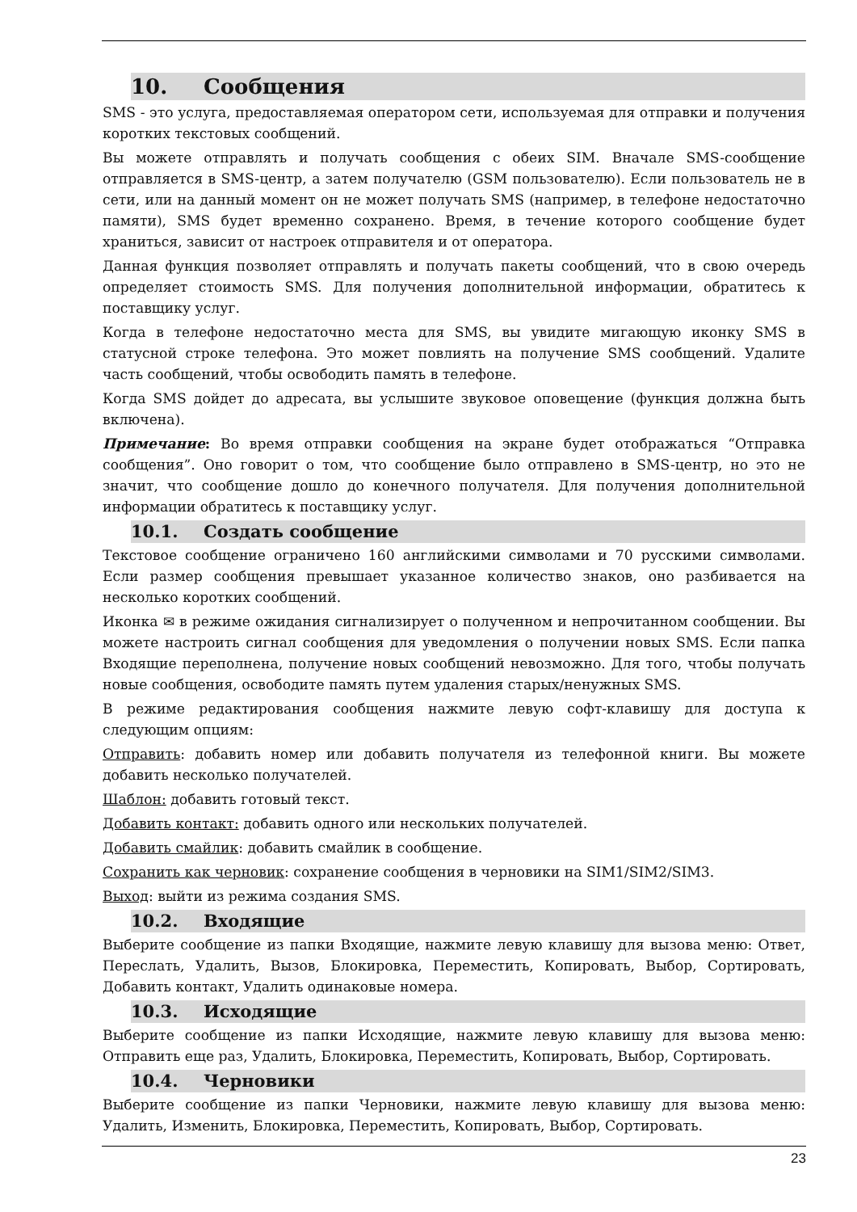10. Сообщения
SMS - это услуга, предоставляемая оператором сети, используемая для отправки и получения коротких текстовых сообщений.
Вы можете отправлять и получать сообщения с обеих SIM. Вначале SMS-сообщение отправляется в SMS-центр, а затем получателю (GSM пользователю). Если пользователь не в сети, или на данный момент он не может получать SMS (например, в телефоне недостаточно памяти), SMS будет временно сохранено. Время, в течение которого сообщение будет храниться, зависит от настроек отправителя и от оператора.
Данная функция позволяет отправлять и получать пакеты сообщений, что в свою очередь определяет стоимость SMS. Для получения дополнительной информации, обратитесь к поставщику услуг.
Когда в телефоне недостаточно места для SMS, вы увидите мигающую иконку SMS в статусной строке телефона. Это может повлиять на получение SMS сообщений. Удалите часть сообщений, чтобы освободить память в телефоне.
Когда SMS дойдет до адресата, вы услышите звуковое оповещение (функция должна быть включена).
Примечание: Во время отправки сообщения на экране будет отображаться “Отправка сообщения”. Оно говорит о том, что сообщение было отправлено в SMS-центр, но это не значит, что сообщение дошло до конечного получателя. Для получения дополнительной информации обратитесь к поставщику услуг.
10.1. Создать сообщение
Текстовое сообщение ограничено 160 английскими символами и 70 русскими символами. Если размер сообщения превышает указанное количество знаков, оно разбивается на несколько коротких сообщений.
Иконка ✉ в режиме ожидания сигнализирует о полученном и непрочитанном сообщении. Вы можете настроить сигнал сообщения для уведомления о получении новых SMS. Если папка Входящие переполнена, получение новых сообщений невозможно. Для того, чтобы получать новые сообщения, освободите память путем удаления старых/ненужных SMS.
В режиме редактирования сообщения нажмите левую софт-клавишу для доступа к следующим опциям:
Отправить: добавить номер или добавить получателя из телефонной книги. Вы можете добавить несколько получателей.
Шаблон: добавить готовый текст.
Добавить контакт: добавить одного или нескольких получателей.
Добавить смайлик: добавить смайлик в сообщение.
Сохранить как черновик: сохранение сообщения в черновики на SIM1/SIM2/SIM3.
Выход: выйти из режима создания SMS.
10.2. Входящие
Выберите сообщение из папки Входящие, нажмите левую клавишу для вызова меню: Ответ, Переслать, Удалить, Вызов, Блокировка, Переместить, Копировать, Выбор, Сортировать, Добавить контакт, Удалить одинаковые номера.
10.3. Исходящие
Выберите сообщение из папки Исходящие, нажмите левую клавишу для вызова меню: Отправить еще раз, Удалить, Блокировка, Переместить, Копировать, Выбор, Сортировать.
10.4. Черновики
Выберите сообщение из папки Черновики, нажмите левую клавишу для вызова меню: Удалить, Изменить, Блокировка, Переместить, Копировать, Выбор, Сортировать.
23